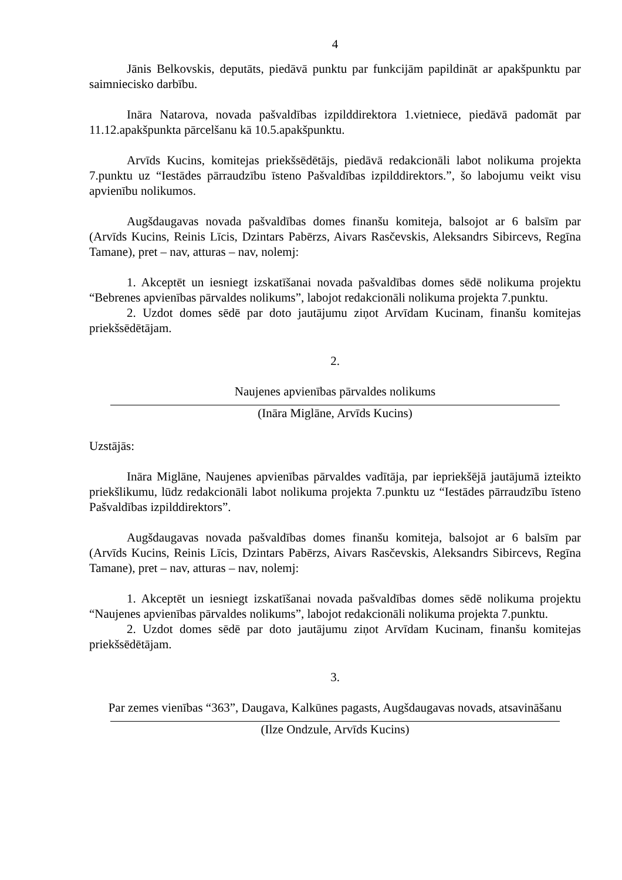4
Jānis Belkovskis, deputāts, piedāvā punktu par funkcijām papildināt ar apakšpunktu par saimniecisko darbību.
Ināra Natarova, novada pašvaldības izpilddirektora 1.vietniece, piedāvā padomāt par 11.12.apakšpunkta pārcelšanu kā 10.5.apakšpunktu.
Arvīds Kucins, komitejas priekšsēdētājs, piedāvā redakcionāli labot nolikuma projekta 7.punktu uz “Iestādes pārraudzību īsteno Pašvaldības izpilddirektors.”, šo labojumu veikt visu apvienību nolikumos.
Augšdaugavas novada pašvaldības domes finanšu komiteja, balsojot ar 6 balsīm par (Arvīds Kucins, Reinis Līcis, Dzintars Pabērzs, Aivars Rasčevskis, Aleksandrs Sibircevs, Regīna Tamane), pret – nav, atturas – nav, nolemj:
1. Akceptēt un iesniegt izskatīšanai novada pašvaldības domes sēdē nolikuma projektu “Bebrenes apvienības pārvaldes nolikums”, labojot redakcionāli nolikuma projekta 7.punktu.
2. Uzdot domes sēdē par doto jautājumu ziņot Arvīdam Kucinam, finanšu komitejas priekšsēdētājam.
2.
Naujenes apvienības pārvaldes nolikums
(Ināra Miglāne, Arvīds Kucins)
Uzstājās:
Ināra Miglāne, Naujenes apvienības pārvaldes vadītāja, par iepriekšējā jautājumā izteikto priekšlikumu, lūdz redakcionāli labot nolikuma projekta 7.punktu uz “Iestādes pārraudzību īsteno Pašvaldības izpilddirektors”.
Augšdaugavas novada pašvaldības domes finanšu komiteja, balsojot ar 6 balsīm par (Arvīds Kucins, Reinis Līcis, Dzintars Pabērzs, Aivars Rasčevskis, Aleksandrs Sibircevs, Regīna Tamane), pret – nav, atturas – nav, nolemj:
1. Akceptēt un iesniegt izskatīšanai novada pašvaldības domes sēdē nolikuma projektu “Naujenes apvienības pārvaldes nolikums”, labojot redakcionāli nolikuma projekta 7.punktu.
2. Uzdot domes sēdē par doto jautājumu ziņot Arvīdam Kucinam, finanšu komitejas priekšsēdētājam.
3.
Par zemes vienības “363”, Daugava, Kalkūnes pagasts, Augšdaugavas novads, atsavināšanu
(Ilze Ondzule, Arvīds Kucins)